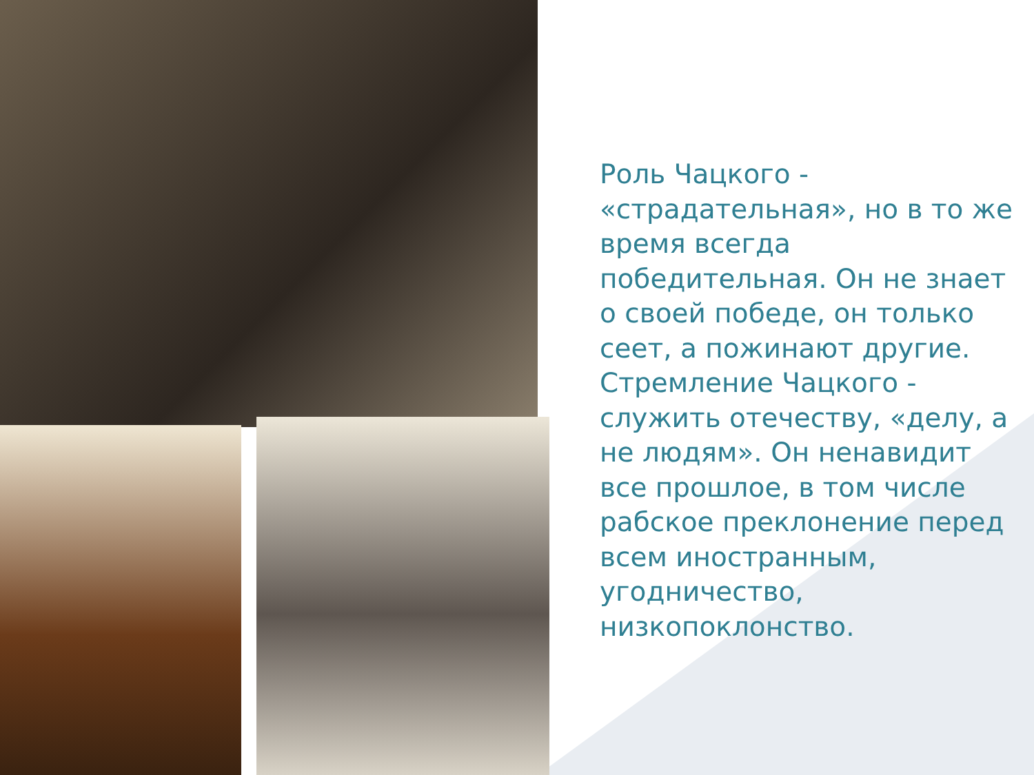Роль Чацкого - «страдательная», но в то же время всегда победительная. Он не знает о своей победе, он только сеет, а пожинают другие. Стремление Чацкого - служить отечеству, «делу, а не людям». Он ненавидит все прошлое, в том числе рабское преклонение перед всем иностранным, угодничество, низкопоклонство.